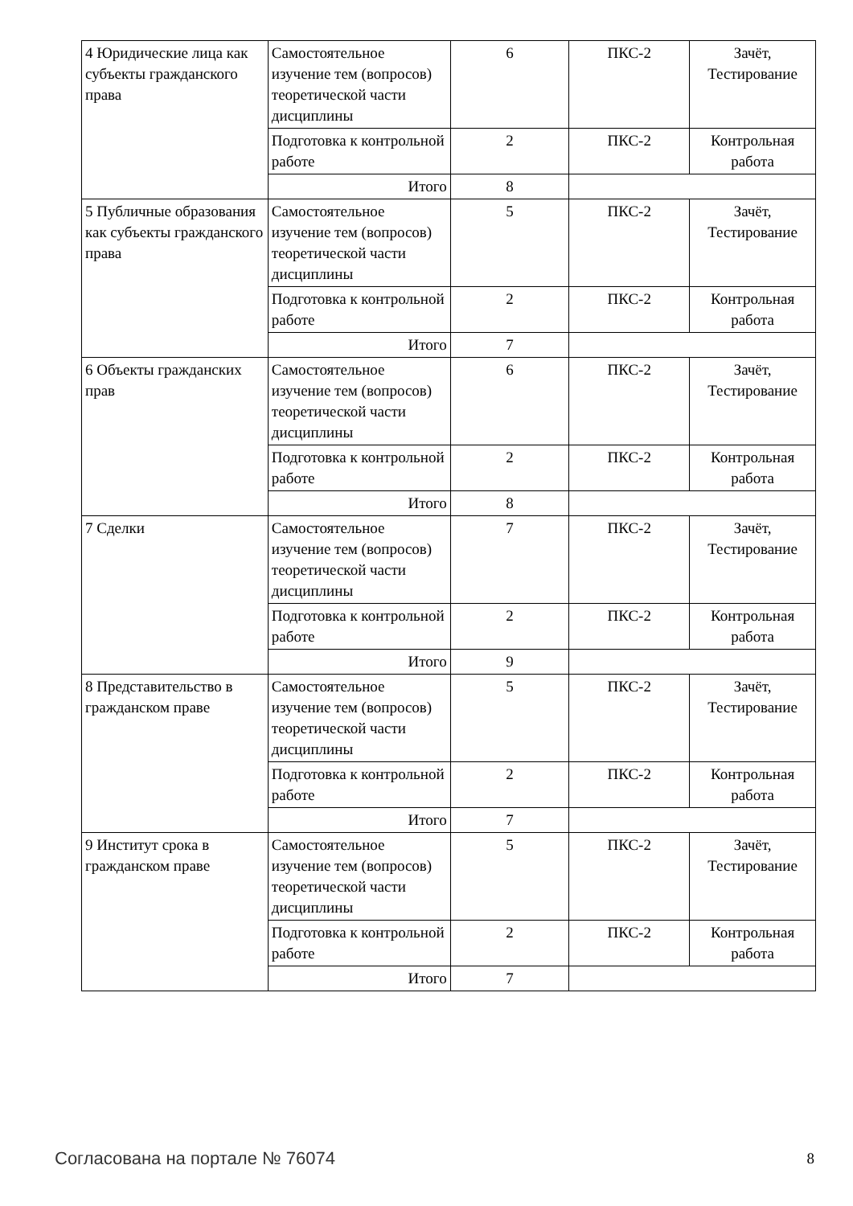| 4 Юридические лица как субъекты гражданского права | Самостоятельное изучение тем (вопросов) теоретической части дисциплины | 6 | ПКС-2 | Зачёт, Тестирование |
| | Подготовка к контрольной работе | 2 | ПКС-2 | Контрольная работа |
| | Итого | 8 | | |
| 5 Публичные образования как субъекты гражданского права | Самостоятельное изучение тем (вопросов) теоретической части дисциплины | 5 | ПКС-2 | Зачёт, Тестирование |
| | Подготовка к контрольной работе | 2 | ПКС-2 | Контрольная работа |
| | Итого | 7 | | |
| 6 Объекты гражданских прав | Самостоятельное изучение тем (вопросов) теоретической части дисциплины | 6 | ПКС-2 | Зачёт, Тестирование |
| | Подготовка к контрольной работе | 2 | ПКС-2 | Контрольная работа |
| | Итого | 8 | | |
| 7 Сделки | Самостоятельное изучение тем (вопросов) теоретической части дисциплины | 7 | ПКС-2 | Зачёт, Тестирование |
| | Подготовка к контрольной работе | 2 | ПКС-2 | Контрольная работа |
| | Итого | 9 | | |
| 8 Представительство в гражданском праве | Самостоятельное изучение тем (вопросов) теоретической части дисциплины | 5 | ПКС-2 | Зачёт, Тестирование |
| | Подготовка к контрольной работе | 2 | ПКС-2 | Контрольная работа |
| | Итого | 7 | | |
| 9 Институт срока в гражданском праве | Самостоятельное изучение тем (вопросов) теоретической части дисциплины | 5 | ПКС-2 | Зачёт, Тестирование |
| | Подготовка к контрольной работе | 2 | ПКС-2 | Контрольная работа |
| | Итого | 7 | | |
Согласована на портале № 76074 8